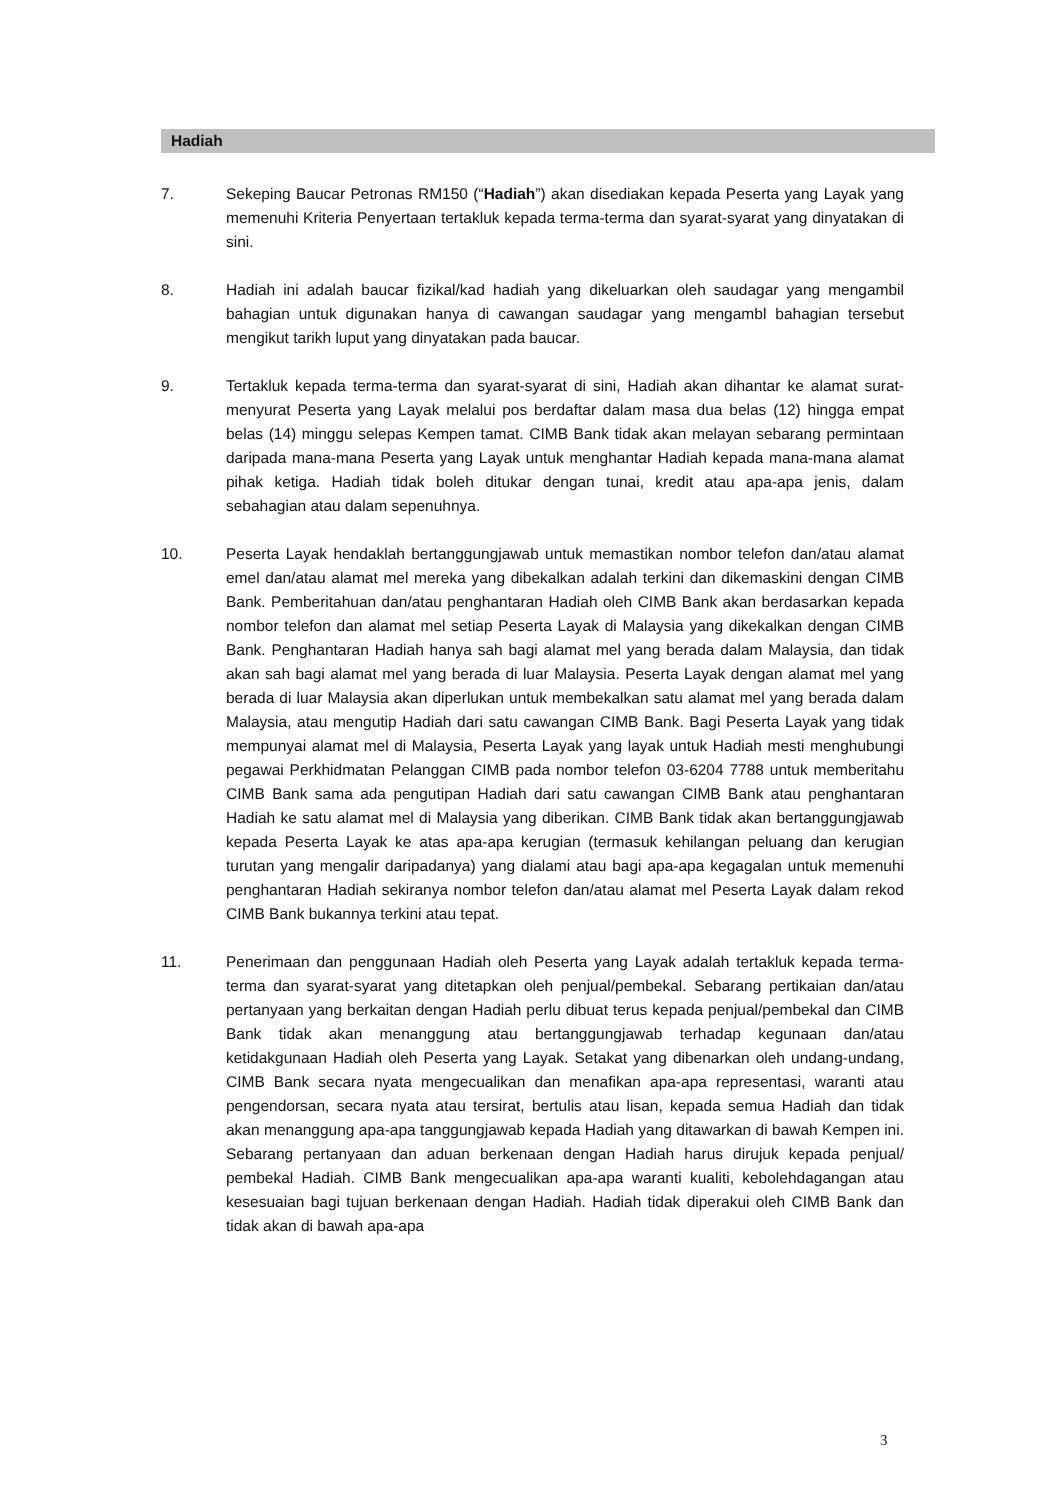Hadiah
7. Sekeping Baucar Petronas RM150 (“Hadiah”) akan disediakan kepada Peserta yang Layak yang memenuhi Kriteria Penyertaan tertakluk kepada terma-terma dan syarat-syarat yang dinyatakan di sini.
8. Hadiah ini adalah baucar fizikal/kad hadiah yang dikeluarkan oleh saudagar yang mengambil bahagian untuk digunakan hanya di cawangan saudagar yang mengambl bahagian tersebut mengikut tarikh luput yang dinyatakan pada baucar.
9. Tertakluk kepada terma-terma dan syarat-syarat di sini, Hadiah akan dihantar ke alamat surat-menyurat Peserta yang Layak melalui pos berdaftar dalam masa dua belas (12) hingga empat belas (14) minggu selepas Kempen tamat. CIMB Bank tidak akan melayan sebarang permintaan daripada mana-mana Peserta yang Layak untuk menghantar Hadiah kepada mana-mana alamat pihak ketiga. Hadiah tidak boleh ditukar dengan tunai, kredit atau apa-apa jenis, dalam sebahagian atau dalam sepenuhnya.
10. Peserta Layak hendaklah bertanggungjawab untuk memastikan nombor telefon dan/atau alamat emel dan/atau alamat mel mereka yang dibekalkan adalah terkini dan dikemaskini dengan CIMB Bank. Pemberitahuan dan/atau penghantaran Hadiah oleh CIMB Bank akan berdasarkan kepada nombor telefon dan alamat mel setiap Peserta Layak di Malaysia yang dikekalkan dengan CIMB Bank. Penghantaran Hadiah hanya sah bagi alamat mel yang berada dalam Malaysia, dan tidak akan sah bagi alamat mel yang berada di luar Malaysia. Peserta Layak dengan alamat mel yang berada di luar Malaysia akan diperlukan untuk membekalkan satu alamat mel yang berada dalam Malaysia, atau mengutip Hadiah dari satu cawangan CIMB Bank. Bagi Peserta Layak yang tidak mempunyai alamat mel di Malaysia, Peserta Layak yang layak untuk Hadiah mesti menghubungi pegawai Perkhidmatan Pelanggan CIMB pada nombor telefon 03-6204 7788 untuk memberitahu CIMB Bank sama ada pengutipan Hadiah dari satu cawangan CIMB Bank atau penghantaran Hadiah ke satu alamat mel di Malaysia yang diberikan. CIMB Bank tidak akan bertanggungjawab kepada Peserta Layak ke atas apa-apa kerugian (termasuk kehilangan peluang dan kerugian turutan yang mengalir daripadanya) yang dialami atau bagi apa-apa kegagalan untuk memenuhi penghantaran Hadiah sekiranya nombor telefon dan/atau alamat mel Peserta Layak dalam rekod CIMB Bank bukannya terkini atau tepat.
11. Penerimaan dan penggunaan Hadiah oleh Peserta yang Layak adalah tertakluk kepada terma-terma dan syarat-syarat yang ditetapkan oleh penjual/pembekal. Sebarang pertikaian dan/atau pertanyaan yang berkaitan dengan Hadiah perlu dibuat terus kepada penjual/pembekal dan CIMB Bank tidak akan menanggung atau bertanggungjawab terhadap kegunaan dan/atau ketidakgunaan Hadiah oleh Peserta yang Layak. Setakat yang dibenarkan oleh undang-undang, CIMB Bank secara nyata mengecualikan dan menafikan apa-apa representasi, waranti atau pengendorsan, secara nyata atau tersirat, bertulis atau lisan, kepada semua Hadiah dan tidak akan menanggung apa-apa tanggungjawab kepada Hadiah yang ditawarkan di bawah Kempen ini. Sebarang pertanyaan dan aduan berkenaan dengan Hadiah harus dirujuk kepada penjual/ pembekal Hadiah. CIMB Bank mengecualikan apa-apa waranti kualiti, kebolehdagangan atau kesesuaian bagi tujuan berkenaan dengan Hadiah. Hadiah tidak diperakui oleh CIMB Bank dan tidak akan di bawah apa-apa
3